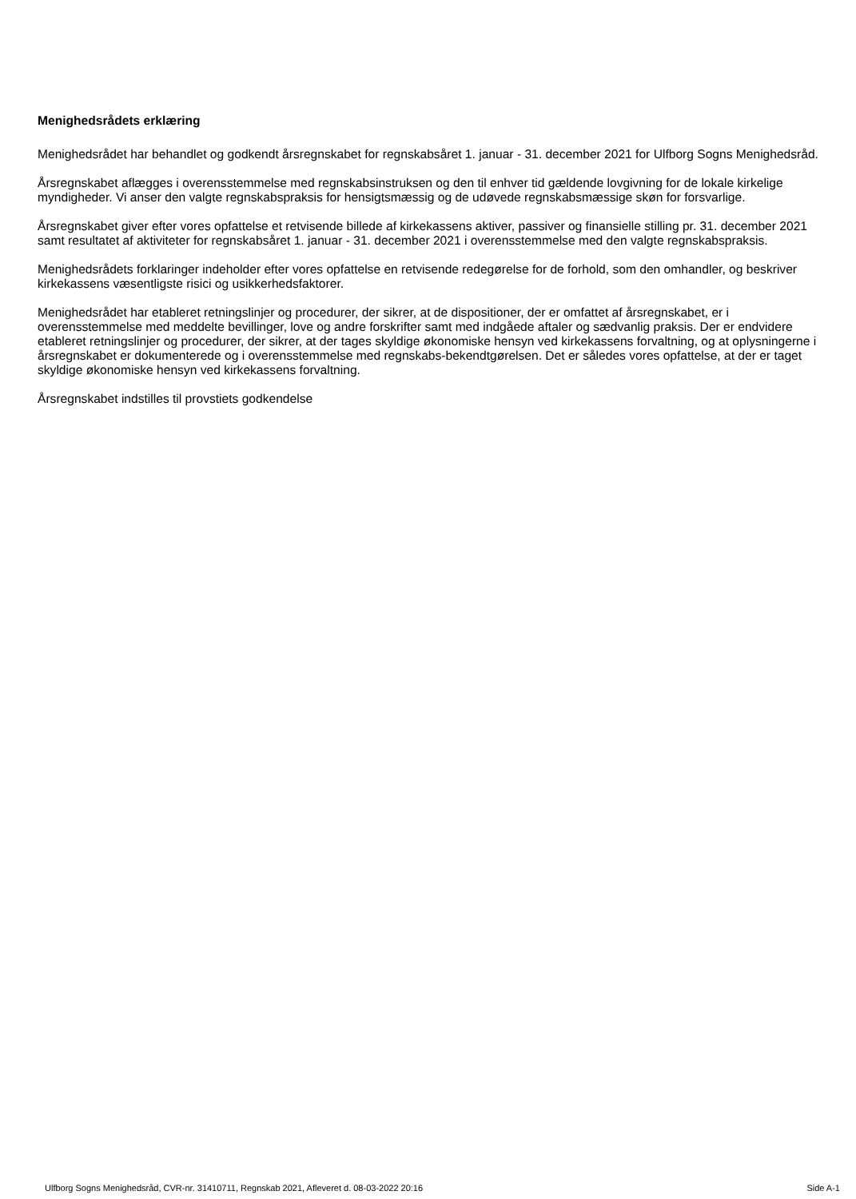Menighedsrådets erklæring
Menighedsrådet har behandlet og godkendt årsregnskabet for regnskabsåret 1. januar - 31. december 2021 for Ulfborg Sogns Menighedsråd.
Årsregnskabet aflægges i overensstemmelse med regnskabsinstruksen og den til enhver tid gældende lovgivning for de lokale kirkelige myndigheder. Vi anser den valgte regnskabspraksis for hensigtsmæssig og de udøvede regnskabsmæssige skøn for forsvarlige.
Årsregnskabet giver efter vores opfattelse et retvisende billede af kirkekassens aktiver, passiver og finansielle stilling pr. 31. december 2021 samt resultatet af aktiviteter for regnskabsåret 1. januar - 31. december 2021 i overensstemmelse med den valgte regnskabspraksis.
Menighedsrådets forklaringer indeholder efter vores opfattelse en retvisende redegørelse for de forhold, som den omhandler, og beskriver kirkekassens væsentligste risici og usikkerhedsfaktorer.
Menighedsrådet har etableret retningslinjer og procedurer, der sikrer, at de dispositioner, der er omfattet af årsregnskabet, er i overensstemmelse med meddelte bevillinger, love og andre forskrifter samt med indgåede aftaler og sædvanlig praksis. Der er endvidere etableret retningslinjer og procedurer, der sikrer, at der tages skyldige økonomiske hensyn ved kirkekassens forvaltning, og at oplysningerne i årsregnskabet er dokumenterede og i overensstemmelse med regnskabs-bekendtgørelsen. Det er således vores opfattelse, at der er taget skyldige økonomiske hensyn ved kirkekassens forvaltning.
Årsregnskabet indstilles til provstiets godkendelse
Ulfborg Sogns Menighedsråd, CVR-nr. 31410711, Regnskab 2021, Afleveret d. 08-03-2022 20:16 Side A-1